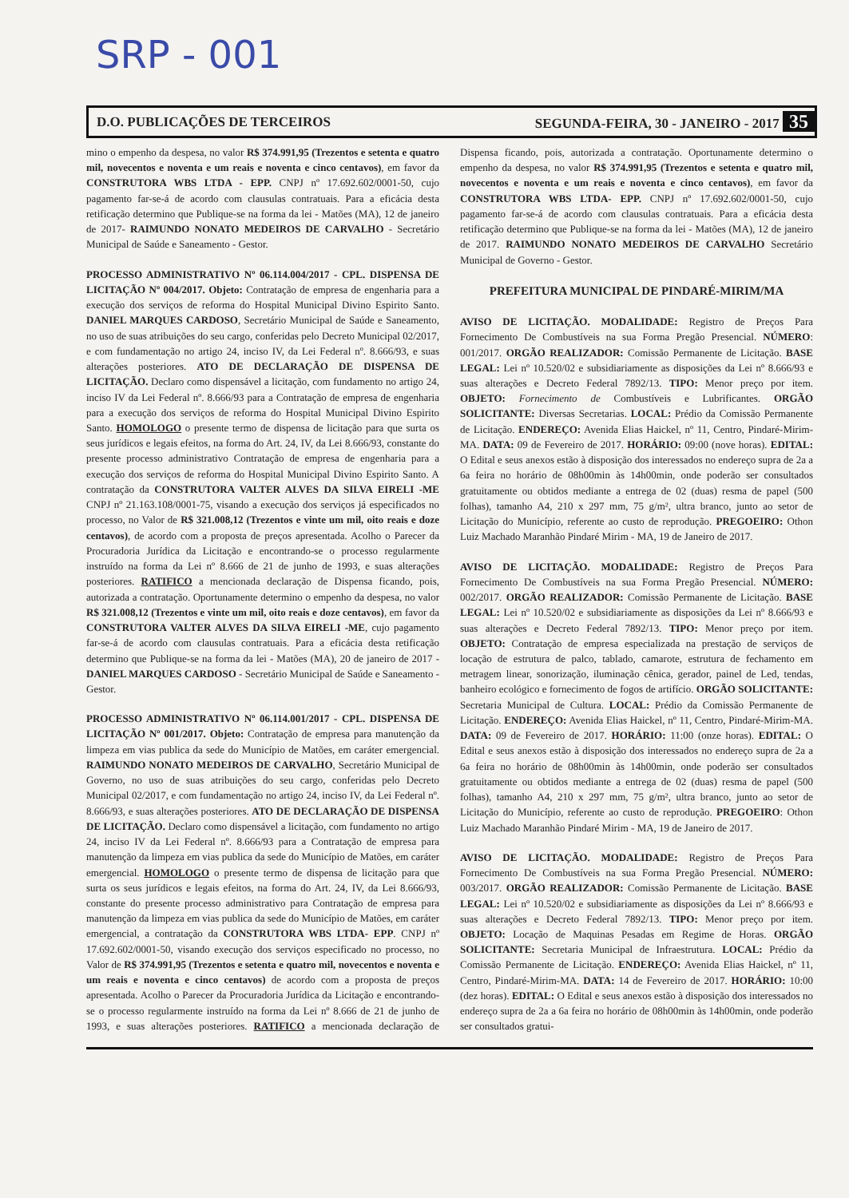SRP - 001
D.O. PUBLICAÇÕES DE TERCEIROS SEGUNDA-FEIRA, 30 - JANEIRO - 2017 35
mino o empenho da despesa, no valor R$ 374.991,95 (Trezentos e setenta e quatro mil, novecentos e noventa e um reais e noventa e cinco centavos), em favor da CONSTRUTORA WBS LTDA - EPP. CNPJ nº 17.692.602/0001-50, cujo pagamento far-se-á de acordo com clausulas contratuais. Para a eficácia desta retificação determino que Publique-se na forma da lei - Matões (MA), 12 de janeiro de 2017- RAIMUNDO NONATO MEDEIROS DE CARVALHO - Secretário Municipal de Saúde e Saneamento - Gestor.
PROCESSO ADMINISTRATIVO Nº 06.114.004/2017 - CPL. DISPENSA DE LICITAÇÃO Nº 004/2017. Objeto: Contratação de empresa de engenharia para a execução dos serviços de reforma do Hospital Municipal Divino Espirito Santo. DANIEL MARQUES CARDOSO, Secretário Municipal de Saúde e Saneamento, no uso de suas atribuições do seu cargo, conferidas pelo Decreto Municipal 02/2017, e com fundamentação no artigo 24, inciso IV, da Lei Federal nº. 8.666/93, e suas alterações posteriores. ATO DE DECLARAÇÃO DE DISPENSA DE LICITAÇÃO. Declaro como dispensável a licitação, com fundamento no artigo 24, inciso IV da Lei Federal nº. 8.666/93 para a Contratação de empresa de engenharia para a execução dos serviços de reforma do Hospital Municipal Divino Espirito Santo. HOMOLOGO o presente termo de dispensa de licitação para que surta os seus jurídicos e legais efeitos, na forma do Art. 24, IV, da Lei 8.666/93, constante do presente processo administrativo Contratação de empresa de engenharia para a execução dos serviços de reforma do Hospital Municipal Divino Espirito Santo. A contratação da CONSTRUTORA VALTER ALVES DA SILVA EIRELI -ME CNPJ nº 21.163.108/0001-75, visando a execução dos serviços já especificados no processo, no Valor de R$ 321.008,12 (Trezentos e vinte um mil, oito reais e doze centavos), de acordo com a proposta de preços apresentada. Acolho o Parecer da Procuradoria Jurídica da Licitação e encontrando-se o processo regularmente instruído na forma da Lei nº 8.666 de 21 de junho de 1993, e suas alterações posteriores. RATIFICO a mencionada declaração de Dispensa ficando, pois, autorizada a contratação. Oportunamente determino o empenho da despesa, no valor R$ 321.008,12 (Trezentos e vinte um mil, oito reais e doze centavos), em favor da CONSTRUTORA VALTER ALVES DA SILVA EIRELI -ME, cujo pagamento far-se-á de acordo com clausulas contratuais. Para a eficácia desta retificação determino que Publique-se na forma da lei - Matões (MA), 20 de janeiro de 2017 - DANIEL MARQUES CARDOSO - Secretário Municipal de Saúde e Saneamento - Gestor.
PROCESSO ADMINISTRATIVO Nº 06.114.001/2017 - CPL. DISPENSA DE LICITAÇÃO Nº 001/2017. Objeto: Contratação de empresa para manutenção da limpeza em vias publica da sede do Município de Matões, em caráter emergencial. RAIMUNDO NONATO MEDEIROS DE CARVALHO, Secretário Municipal de Governo, no uso de suas atribuições do seu cargo, conferidas pelo Decreto Municipal 02/2017, e com fundamentação no artigo 24, inciso IV, da Lei Federal nº. 8.666/93, e suas alterações posteriores. ATO DE DECLARAÇÃO DE DISPENSA DE LICITAÇÃO. Declaro como dispensável a licitação, com fundamento no artigo 24, inciso IV da Lei Federal nº. 8.666/93 para a Contratação de empresa para manutenção da limpeza em vias publica da sede do Município de Matões, em caráter emergencial. HOMOLOGO o presente termo de dispensa de licitação para que surta os seus jurídicos e legais efeitos, na forma do Art. 24, IV, da Lei 8.666/93, constante do presente processo administrativo para Contratação de empresa para manutenção da limpeza em vias publica da sede do Município de Matões, em caráter emergencial, a contratação da CONSTRUTORA WBS LTDA- EPP. CNPJ nº 17.692.602/0001-50, visando execução dos serviços especificado no processo, no Valor de R$ 374.991,95 (Trezentos e setenta e quatro mil, novecentos e noventa e um reais e noventa e cinco centavos) de acordo com a proposta de preços apresentada. Acolho o Parecer da Procuradoria Jurídica da Licitação e encontrando-se o processo regularmente instruído na forma da Lei nº 8.666 de 21 de junho de 1993, e suas alterações posteriores. RATIFICO a mencionada declaração de Dispensa ficando, pois, autorizada a contratação. Oportunamente determino o empenho da despesa, no valor R$ 374.991,95 (Trezentos e setenta e quatro mil, novecentos e noventa e um reais e noventa e cinco centavos), em favor da CONSTRUTORA WBS LTDA- EPP. CNPJ nº 17.692.602/0001-50, cujo pagamento far-se-á de acordo com clausulas contratuais. Para a eficácia desta retificação determino que Publique-se na forma da lei - Matões (MA), 12 de janeiro de 2017. RAIMUNDO NONATO MEDEIROS DE CARVALHO Secretário Municipal de Governo - Gestor.
PREFEITURA MUNICIPAL DE PINDARÉ-MIRIM/MA
AVISO DE LICITAÇÃO. MODALIDADE: Registro de Preços Para Fornecimento De Combustíveis na sua Forma Pregão Presencial. NÚMERO: 001/2017. ORGÃO REALIZADOR: Comissão Permanente de Licitação. BASE LEGAL: Lei nº 10.520/02 e subsidiariamente as disposições da Lei nº 8.666/93 e suas alterações e Decreto Federal 7892/13. TIPO: Menor preço por item. OBJETO: Fornecimento de Combustíveis e Lubrificantes. ORGÃO SOLICITANTE: Diversas Secretarias. LOCAL: Prédio da Comissão Permanente de Licitação. ENDEREÇO: Avenida Elias Haickel, nº 11, Centro, Pindaré-Mirim-MA. DATA: 09 de Fevereiro de 2017. HORÁRIO: 09:00 (nove horas). EDITAL: O Edital e seus anexos estão à disposição dos interessados no endereço supra de 2a a 6a feira no horário de 08h00min às 14h00min, onde poderão ser consultados gratuitamente ou obtidos mediante a entrega de 02 (duas) resma de papel (500 folhas), tamanho A4, 210 x 297 mm, 75 g/m², ultra branco, junto ao setor de Licitação do Município, referente ao custo de reprodução. PREGOEIRO: Othon Luiz Machado Maranhão Pindaré Mirim - MA, 19 de Janeiro de 2017.
AVISO DE LICITAÇÃO. MODALIDADE: Registro de Preços Para Fornecimento De Combustíveis na sua Forma Pregão Presencial. NÚMERO: 002/2017. ORGÃO REALIZADOR: Comissão Permanente de Licitação. BASE LEGAL: Lei nº 10.520/02 e subsidiariamente as disposições da Lei nº 8.666/93 e suas alterações e Decreto Federal 7892/13. TIPO: Menor preço por item. OBJETO: Contratação de empresa especializada na prestação de serviços de locação de estrutura de palco, tablado, camarote, estrutura de fechamento em metragem linear, sonorização, iluminação cênica, gerador, painel de Led, tendas, banheiro ecológico e fornecimento de fogos de artifício. ORGÃO SOLICITANTE: Secretaria Municipal de Cultura. LOCAL: Prédio da Comissão Permanente de Licitação. ENDEREÇO: Avenida Elias Haickel, nº 11, Centro, Pindaré-Mirim-MA. DATA: 09 de Fevereiro de 2017. HORÁRIO: 11:00 (onze horas). EDITAL: O Edital e seus anexos estão à disposição dos interessados no endereço supra de 2a a 6a feira no horário de 08h00min às 14h00min, onde poderão ser consultados gratuitamente ou obtidos mediante a entrega de 02 (duas) resma de papel (500 folhas), tamanho A4, 210 x 297 mm, 75 g/m², ultra branco, junto ao setor de Licitação do Município, referente ao custo de reprodução. PREGOEIRO: Othon Luiz Machado Maranhão Pindaré Mirim - MA, 19 de Janeiro de 2017.
AVISO DE LICITAÇÃO. MODALIDADE: Registro de Preços Para Fornecimento De Combustíveis na sua Forma Pregão Presencial. NÚMERO: 003/2017. ORGÃO REALIZADOR: Comissão Permanente de Licitação. BASE LEGAL: Lei nº 10.520/02 e subsidiariamente as disposições da Lei nº 8.666/93 e suas alterações e Decreto Federal 7892/13. TIPO: Menor preço por item. OBJETO: Locação de Maquinas Pesadas em Regime de Horas. ORGÃO SOLICITANTE: Secretaria Municipal de Infraestrutura. LOCAL: Prédio da Comissão Permanente de Licitação. ENDEREÇO: Avenida Elias Haickel, nº 11, Centro, Pindaré-Mirim-MA. DATA: 14 de Fevereiro de 2017. HORÁRIO: 10:00 (dez horas). EDITAL: O Edital e seus anexos estão à disposição dos interessados no endereço supra de 2a a 6a feira no horário de 08h00min às 14h00min, onde poderão ser consultados gratui-